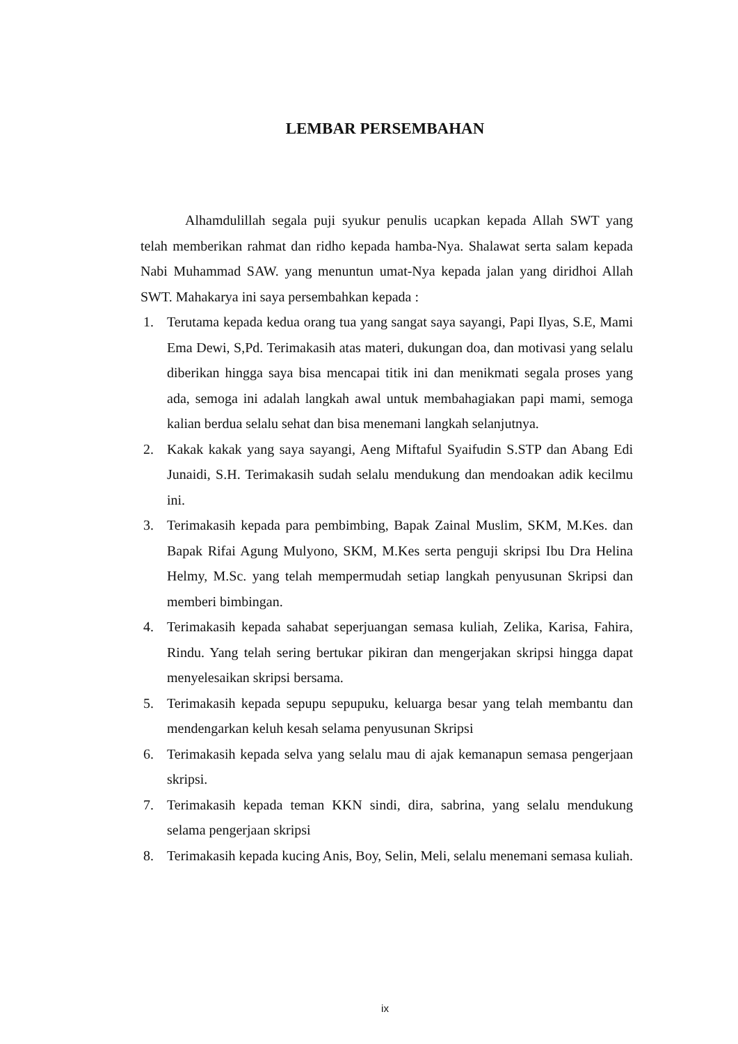LEMBAR PERSEMBAHAN
Alhamdulillah segala puji syukur penulis ucapkan kepada Allah SWT yang telah memberikan rahmat dan ridho kepada hamba-Nya. Shalawat serta salam kepada Nabi Muhammad SAW. yang menuntun umat-Nya kepada jalan yang diridhoi Allah SWT. Mahakarya ini saya persembahkan kepada :
1. Terutama kepada kedua orang tua yang sangat saya sayangi, Papi Ilyas, S.E, Mami Ema Dewi, S,Pd. Terimakasih atas materi, dukungan doa, dan motivasi yang selalu diberikan hingga saya bisa mencapai titik ini dan menikmati segala proses yang ada, semoga ini adalah langkah awal untuk membahagiakan papi mami, semoga kalian berdua selalu sehat dan bisa menemani langkah selanjutnya.
2. Kakak kakak yang saya sayangi, Aeng Miftaful Syaifudin S.STP dan Abang Edi Junaidi, S.H. Terimakasih sudah selalu mendukung dan mendoakan adik kecilmu ini.
3. Terimakasih kepada para pembimbing, Bapak Zainal Muslim, SKM, M.Kes. dan Bapak Rifai Agung Mulyono, SKM, M.Kes serta penguji skripsi Ibu Dra Helina Helmy, M.Sc. yang telah mempermudah setiap langkah penyusunan Skripsi dan memberi bimbingan.
4. Terimakasih kepada sahabat seperjuangan semasa kuliah, Zelika, Karisa, Fahira, Rindu. Yang telah sering bertukar pikiran dan mengerjakan skripsi hingga dapat menyelesaikan skripsi bersama.
5. Terimakasih kepada sepupu sepupuku, keluarga besar yang telah membantu dan mendengarkan keluh kesah selama penyusunan Skripsi
6. Terimakasih kepada selva yang selalu mau di ajak kemanapun semasa pengerjaan skripsi.
7. Terimakasih kepada teman KKN sindi, dira, sabrina, yang selalu mendukung selama pengerjaan skripsi
8. Terimakasih kepada kucing Anis, Boy, Selin, Meli, selalu menemani semasa kuliah.
ix